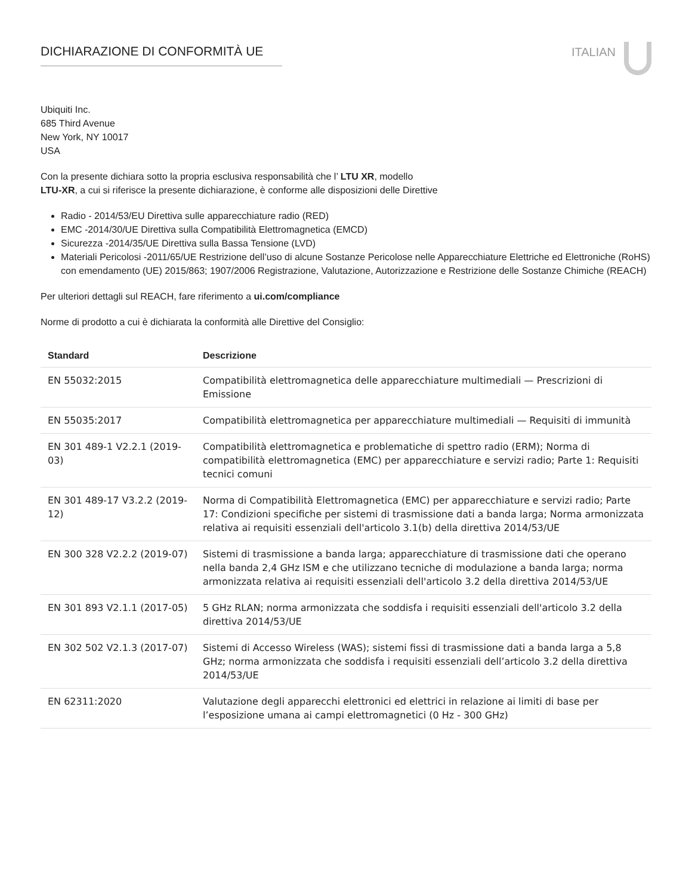DICHIARAZIONE DI CONFORMITÀ UE ITALIAN
Ubiquiti Inc.
685 Third Avenue
New York, NY 10017
USA
Con la presente dichiara sotto la propria esclusiva responsabilità che l’ LTU XR, modello
LTU-XR, a cui si riferisce la presente dichiarazione, è conforme alle disposizioni delle Direttive
Radio - 2014/53/EU Direttiva sulle apparecchiature radio (RED)
EMC -2014/30/UE Direttiva sulla Compatibilità Elettromagnetica (EMCD)
Sicurezza -2014/35/UE Direttiva sulla Bassa Tensione (LVD)
Materiali Pericolosi -2011/65/UE Restrizione dell’uso di alcune Sostanze Pericolose nelle Apparecchiature Elettriche ed Elettroniche (RoHS) con emendamento (UE) 2015/863; 1907/2006 Registrazione, Valutazione, Autorizzazione e Restrizione delle Sostanze Chimiche (REACH)
Per ulteriori dettagli sul REACH, fare riferimento a ui.com/compliance
Norme di prodotto a cui è dichiarata la conformità alle Direttive del Consiglio:
| Standard | Descrizione |
| --- | --- |
| EN 55032:2015 | Compatibilità elettromagnetica delle apparecchiature multimediali — Prescrizioni di Emissione |
| EN 55035:2017 | Compatibilità elettromagnetica per apparecchiature multimediali — Requisiti di immunità |
| EN 301 489-1 V2.2.1 (2019-03) | Compatibilità elettromagnetica e problematiche di spettro radio (ERM); Norma di compatibilità elettromagnetica (EMC) per apparecchiature e servizi radio; Parte 1: Requisiti tecnici comuni |
| EN 301 489-17 V3.2.2 (2019-12) | Norma di Compatibilità Elettromagnetica (EMC) per apparecchiature e servizi radio; Parte 17: Condizioni specifiche per sistemi di trasmissione dati a banda larga; Norma armonizzata relativa ai requisiti essenziali dell'articolo 3.1(b) della direttiva 2014/53/UE |
| EN 300 328 V2.2.2 (2019-07) | Sistemi di trasmissione a banda larga; apparecchiature di trasmissione dati che operano nella banda 2,4 GHz ISM e che utilizzano tecniche di modulazione a banda larga; norma armonizzata relativa ai requisiti essenziali dell'articolo 3.2 della direttiva 2014/53/UE |
| EN 301 893 V2.1.1 (2017-05) | 5 GHz RLAN; norma armonizzata che soddisfa i requisiti essenziali dell'articolo 3.2 della direttiva 2014/53/UE |
| EN 302 502 V2.1.3 (2017-07) | Sistemi di Accesso Wireless (WAS); sistemi fissi di trasmissione dati a banda larga a 5,8 GHz; norma armonizzata che soddisfa i requisiti essenziali dell’articolo 3.2 della direttiva 2014/53/UE |
| EN 62311:2020 | Valutazione degli apparecchi elettronici ed elettrici in relazione ai limiti di base per l’esposizione umana ai campi elettromagnetici (0 Hz - 300 GHz) |